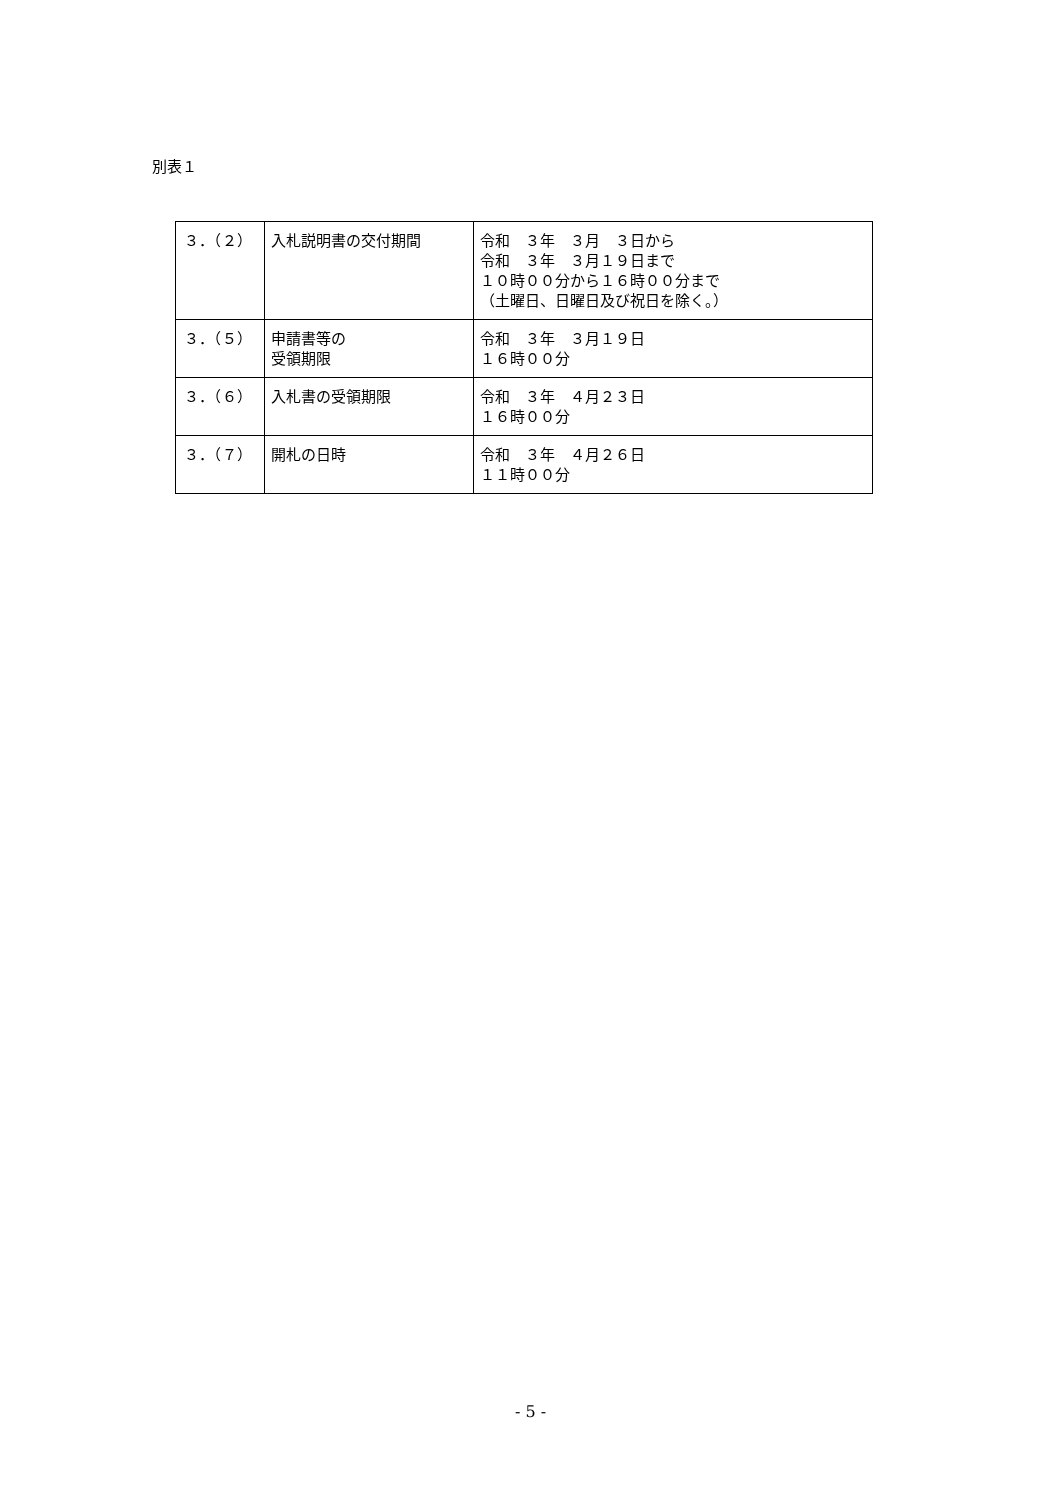別表１
| ３．（２） | 入札説明書の交付期間 | 令和 ３年 ３月 ３日から 令和 ３年 ３月１９日まで １０時００分から１６時００分まで （土曜日、日曜日及び祝日を除く。） |
| ３．（５） | 申請書等の 受領期限 | 令和 ３年 ３月１９日 １６時００分 |
| ３．（６） | 入札書の受領期限 | 令和 ３年 ４月２３日 １６時００分 |
| ３．（７） | 開札の日時 | 令和 ３年 ４月２６日 １１時００分 |
- 5 -